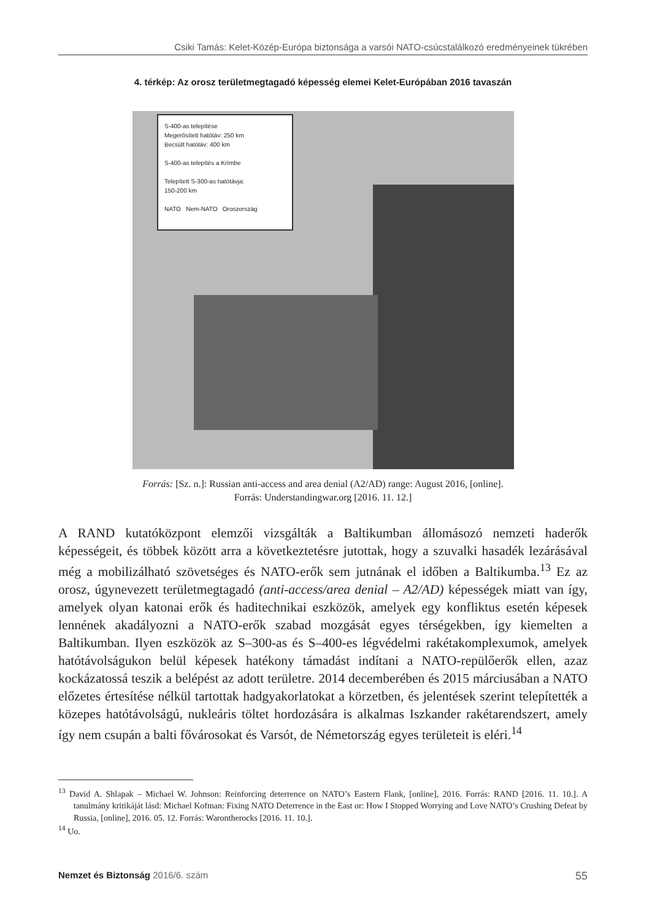Csiki Tamás: Kelet-Közép-Európa biztonsága a varsói NATO-csúcstalálkozó eredményeinek tükrében
4. térkép: Az orosz területmegtagadó képesség elemei Kelet-Európában 2016 tavaszán
S-400-as telepítése
Megerősített hatótáv: 250 km
Becsült hatótáv: 400 km
S-400-as telepítés a Krímbe
Telepített S-300-as hatótávja:
150-200 km
NATO Nem-NATO Oroszország
Forrás: [Sz. n.]: Russian anti-access and area denial (A2/AD) range: August 2016, [online].
Forrás: Understandingwar.org [2016. 11. 12.]
A RAND kutatóközpont elemzői vizsgálták a Baltikumban állomásozó nemzeti haderők képességeit, és többek között arra a következtetésre jutottak, hogy a szuvalki hasadék lezárásával még a mobilizálható szövetséges és NATO-erők sem jutnának el időben a Baltikumba.<sup>13</sup> Ez az orosz, úgynevezett területmegtagadó (anti-access/area denial – A2/AD) képességek miatt van így, amelyek olyan katonai erők és haditechnikai eszközök, amelyek egy konfliktus esetén képesek lennének akadályozni a NATO-erők szabad mozgását egyes térségekben, így kiemelten a Baltikumban. Ilyen eszközök az S–300-as és S–400-es légvédelmi rakétakomplexumok, amelyek hatótávolságukon belül képesek hatékony támadást indítani a NATO-repülőerők ellen, azaz kockázatossá teszik a belépést az adott területre. 2014 decemberében és 2015 márciusában a NATO előzetes értesítése nélkül tartottak hadgyakorlatokat a körzetben, és jelentések szerint telepítették a közepes hatótávolságú, nukleáris töltet hordozására is alkalmas Iszkander rakétarendszert, amely így nem csupán a balti fővárosokat és Varsót, de Németország egyes területeit is eléri.<sup>14</sup>
<sup>13</sup> David A. Shlapak – Michael W. Johnson: Reinforcing deterrence on NATO’s Eastern Flank, [online], 2016. Forrás: RAND [2016. 11. 10.]. A tanulmány kritikáját lásd: Michael Kofman: Fixing NATO Deterrence in the East or: How I Stopped Worrying and Love NATO’s Crushing Defeat by Russia, [online], 2016. 05. 12. Forrás: Warontherocks [2016. 11. 10.].
<sup>14</sup> Uo.
Nemzet és Biztonság 2016/6. szám 55